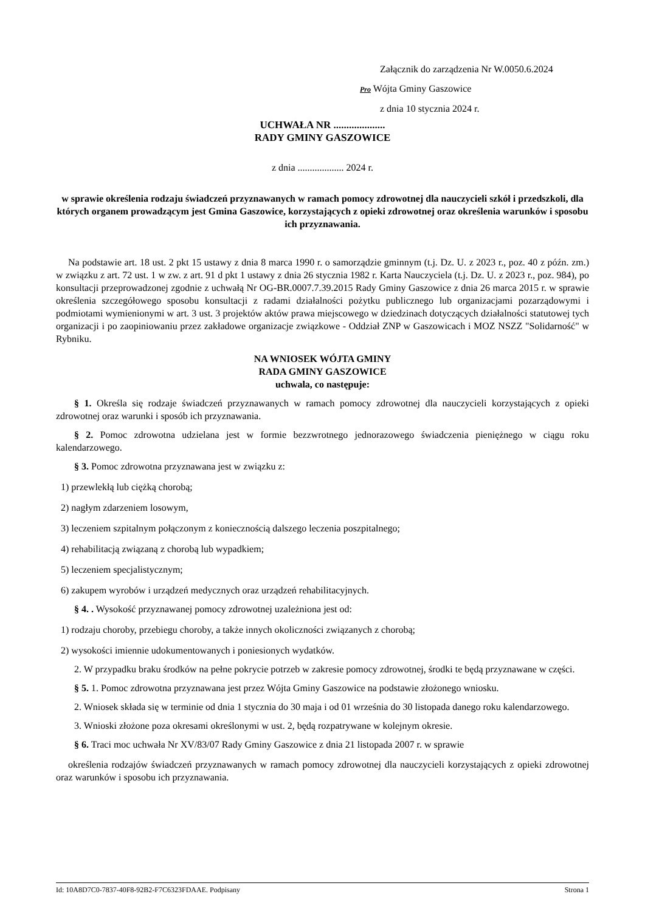Załącznik do zarządzenia Nr W.0050.6.2024
Pro Wójta Gminy Gaszowice
z dnia 10 stycznia 2024 r.
UCHWAŁA NR ....................
RADY GMINY GASZOWICE
z dnia ................... 2024 r.
w sprawie określenia rodzaju świadczeń przyznawanych w ramach pomocy zdrowotnej dla nauczycieli szkół i przedszkoli, dla których organem prowadzącym jest Gmina Gaszowice, korzystających z opieki zdrowotnej oraz określenia warunków i sposobu ich przyznawania.
Na podstawie art. 18 ust. 2 pkt 15 ustawy z dnia 8 marca 1990 r. o samorządzie gminnym (t.j. Dz. U. z 2023 r., poz. 40 z późn. zm.) w związku z art. 72 ust. 1 w zw. z art. 91 d pkt 1 ustawy z dnia 26 stycznia 1982 r. Karta Nauczyciela (t.j. Dz. U. z 2023 r., poz. 984), po konsultacji przeprowadzonej zgodnie z uchwałą Nr OG-BR.0007.7.39.2015 Rady Gminy Gaszowice z dnia 26 marca 2015 r. w sprawie określenia szczegółowego sposobu konsultacji z radami działalności pożytku publicznego lub organizacjami pozarządowymi i podmiotami wymienionymi w art. 3 ust. 3 projektów aktów prawa miejscowego w dziedzinach dotyczących działalności statutowej tych organizacji i po zaopiniowaniu przez zakładowe organizacje związkowe - Oddział ZNP w Gaszowicach i MOZ NSZZ "Solidarność" w Rybniku.
NA WNIOSEK WÓJTA GMINY
RADA GMINY GASZOWICE
uchwala, co następuje:
§ 1. Określa się rodzaje świadczeń przyznawanych w ramach pomocy zdrowotnej dla nauczycieli korzystających z opieki zdrowotnej oraz warunki i sposób ich przyznawania.
§ 2. Pomoc zdrowotna udzielana jest w formie bezzwrotnego jednorazowego świadczenia pieniężnego w ciągu roku kalendarzowego.
§ 3. Pomoc zdrowotna przyznawana jest w związku z:
1) przewlekłą lub ciężką chorobą;
2) nagłym zdarzeniem losowym,
3) leczeniem szpitalnym połączonym z koniecznością dalszego leczenia poszpitalnego;
4) rehabilitacją związaną z chorobą lub wypadkiem;
5) leczeniem specjalistycznym;
6) zakupem wyrobów i urządzeń medycznych oraz urządzeń rehabilitacyjnych.
§ 4. . Wysokość przyznawanej pomocy zdrowotnej uzależniona jest od:
1) rodzaju choroby, przebiegu choroby, a także innych okoliczności związanych z chorobą;
2) wysokości imiennie udokumentowanych i poniesionych wydatków.
2. W przypadku braku środków na pełne pokrycie potrzeb w zakresie pomocy zdrowotnej, środki te będą przyznawane w części.
§ 5. 1. Pomoc zdrowotna przyznawana jest przez Wójta Gminy Gaszowice na podstawie złożonego wniosku.
2. Wniosek składa się w terminie od dnia 1 stycznia do 30 maja i od 01 września do 30 listopada danego roku kalendarzowego.
3. Wnioski złożone poza okresami określonymi w ust. 2, będą rozpatrywane w kolejnym okresie.
§ 6. Traci moc uchwała Nr XV/83/07 Rady Gminy Gaszowice z dnia 21 listopada 2007 r. w sprawie
określenia rodzajów świadczeń przyznawanych w ramach pomocy zdrowotnej dla nauczycieli korzystających z opieki zdrowotnej oraz warunków i sposobu ich przyznawania.
Id: 10A8D7C0-7837-40F8-92B2-F7C6323FDAAE. Podpisany Strona 1